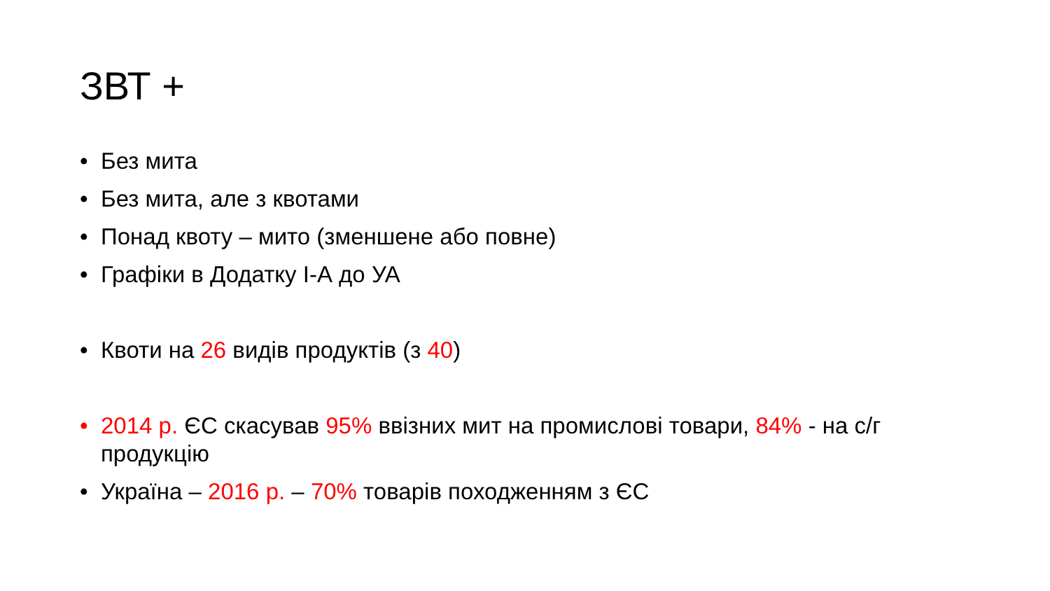ЗВТ +
• Без мита
• Без мита, але з квотами
• Понад квоту – мито (зменшене або повне)
• Графіки в Додатку І-А до УА
• Квоти на 26 видів продуктів (з 40)
• 2014 р. ЄС скасував 95% ввізних мит на промислові товари, 84% - на с/г продукцію
• Україна – 2016 р. – 70% товарів походженням з ЄС